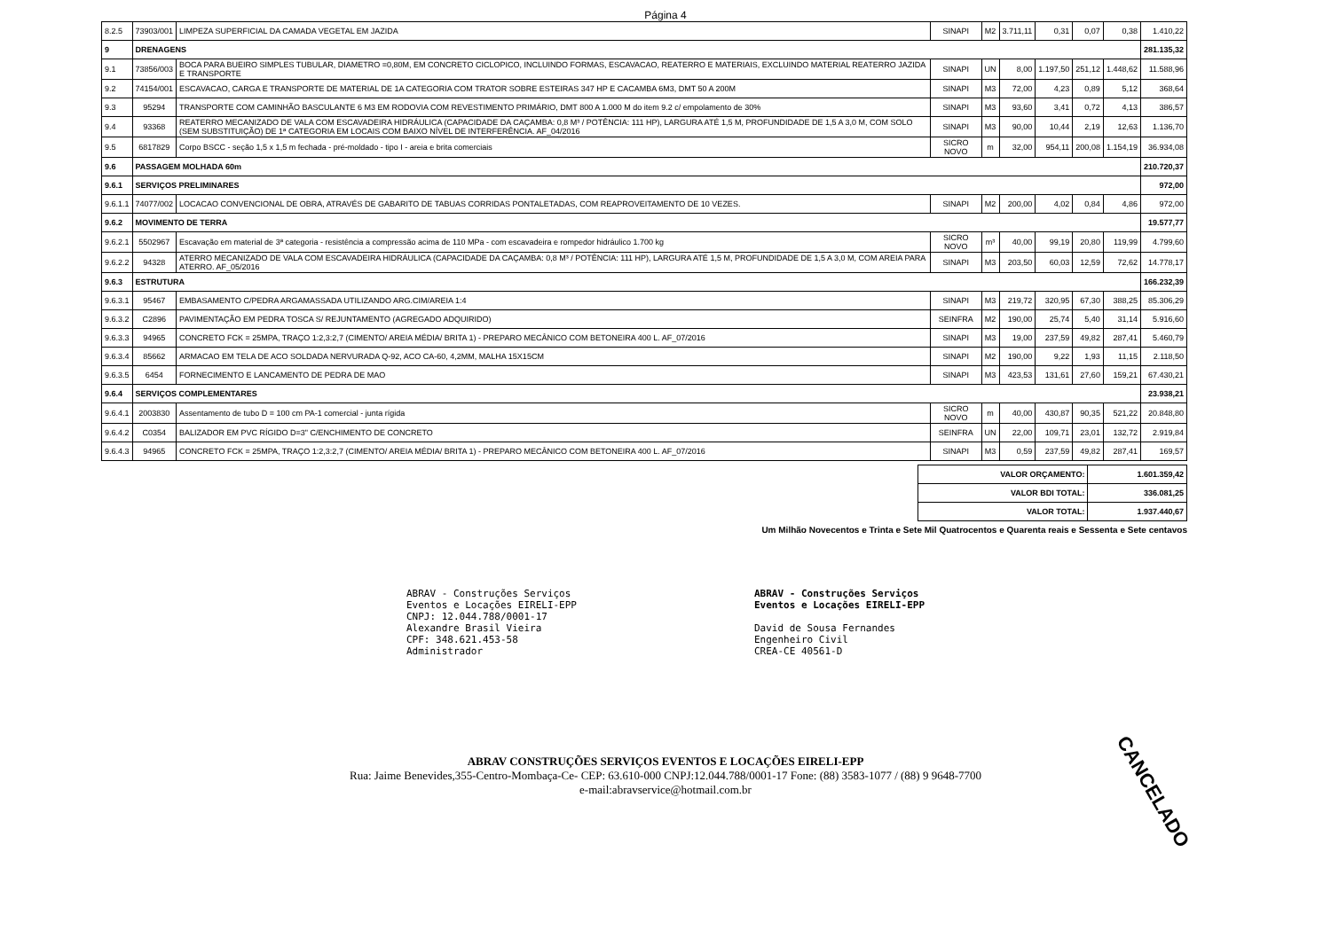Página 4
| 8.2.5 | 73903/001 | LIMPEZA SUPERFICIAL DA CAMADA VEGETAL EM JAZIDA | SINAPI | M2 | 3.711,11 | 0,31 | 0,07 | 0,38 | 1.410,22 |
| 9 | DRENAGENS | | | | | | | | 281.135,32 |
| 9.1 | 73856/003 | BOCA PARA BUEIRO SIMPLES TUBULAR, DIAMETRO =0,80M, EM CONCRETO CICLOPICO, INCLUINDO FORMAS, ESCAVACAO, REATERRO E MATERIAIS, EXCLUINDO MATERIAL REATERRO JAZIDA E TRANSPORTE | SINAPI | UN | 8,00 | 1.197,50 | 251,12 | 1.448,62 | 11.588,96 |
| 9.2 | 74154/001 | ESCAVACAO, CARGA E TRANSPORTE DE MATERIAL DE 1A CATEGORIA COM TRATOR SOBRE ESTEIRAS 347 HP E CACAMBA 6M3, DMT 50 A 200M | SINAPI | M3 | 72,00 | 4,23 | 0,89 | 5,12 | 368,64 |
| 9.3 | 95294 | TRANSPORTE COM CAMINHÃO BASCULANTE 6 M3 EM RODOVIA COM REVESTIMENTO PRIMÁRIO, DMT 800 A 1.000 M do item 9.2 c/ empolamento de 30% | SINAPI | M3 | 93,60 | 3,41 | 0,72 | 4,13 | 386,57 |
| 9.4 | 93368 | REATERRO MECANIZADO DE VALA COM ESCAVADEIRA HIDRÁULICA (CAPACIDADE DA CAÇAMBA: 0,8 M³ / POTÊNCIA: 111 HP), LARGURA ATÉ 1,5 M, PROFUNDIDADE DE 1,5 A 3,0 M, COM SOLO (SEM SUBSTITUIÇÃO) DE 1ª CATEGORIA EM LOCAIS COM BAIXO NÍVEL DE INTERFERÊNCIA. AF_04/2016 | SINAPI | M3 | 90,00 | 10,44 | 2,19 | 12,63 | 1.136,70 |
| 9.5 | 6817829 | Corpo BSCC - seção 1,5 x 1,5 m fechada - pré-moldado - tipo I - areia e brita comerciais | SICRO NOVO | m | 32,00 | 954,11 | 200,08 | 1.154,19 | 36.934,08 |
| 9.6 | PASSAGEM MOLHADA 60m | | | | | | | | 210.720,37 |
| 9.6.1 | SERVIÇOS PRELIMINARES | | | | | | | | 972,00 |
| 9.6.1.1 | 74077/002 | LOCACAO CONVENCIONAL DE OBRA, ATRAVÉS DE GABARITO DE TABUAS CORRIDAS PONTALETADAS, COM REAPROVEITAMENTO DE 10 VEZES. | SINAPI | M2 | 200,00 | 4,02 | 0,84 | 4,86 | 972,00 |
| 9.6.2 | MOVIMENTO DE TERRA | | | | | | | | 19.577,77 |
| 9.6.2.1 | 5502967 | Escavação em material de 3ª categoria - resistência a compressão acima de 110 MPa - com escavadeira e rompedor hidráulico 1.700 kg | SICRO NOVO | m³ | 40,00 | 99,19 | 20,80 | 119,99 | 4.799,60 |
| 9.6.2.2 | 94328 | ATERRO MECANIZADO DE VALA COM ESCAVADEIRA HIDRÁULICA (CAPACIDADE DA CAÇAMBA: 0,8 M³ / POTÊNCIA: 111 HP), LARGURA ATÉ 1,5 M, PROFUNDIDADE DE 1,5 A 3,0 M, COM AREIA PARA ATERRO. AF_05/2016 | SINAPI | M3 | 203,50 | 60,03 | 12,59 | 72,62 | 14.778,17 |
| 9.6.3 | ESTRUTURA | | | | | | | | 166.232,39 |
| 9.6.3.1 | 95467 | EMBASAMENTO C/PEDRA ARGAMASSADA UTILIZANDO ARG.CIM/AREIA 1:4 | SINAPI | M3 | 219,72 | 320,95 | 67,30 | 388,25 | 85.306,29 |
| 9.6.3.2 | C2896 | PAVIMENTAÇÃO EM PEDRA TOSCA S/ REJUNTAMENTO (AGREGADO ADQUIRIDO) | SEINFRA | M2 | 190,00 | 25,74 | 5,40 | 31,14 | 5.916,60 |
| 9.6.3.3 | 94965 | CONCRETO FCK = 25MPA, TRAÇO 1:2,3:2,7 (CIMENTO/ AREIA MÉDIA/ BRITA 1) - PREPARO MECÂNICO COM BETONEIRA 400 L. AF_07/2016 | SINAPI | M3 | 19,00 | 237,59 | 49,82 | 287,41 | 5.460,79 |
| 9.6.3.4 | 85662 | ARMACAO EM TELA DE ACO SOLDADA NERVURADA Q-92, ACO CA-60, 4,2MM, MALHA 15X15CM | SINAPI | M2 | 190,00 | 9,22 | 1,93 | 11,15 | 2.118,50 |
| 9.6.3.5 | 6454 | FORNECIMENTO E LANCAMENTO DE PEDRA DE MAO | SINAPI | M3 | 423,53 | 131,61 | 27,60 | 159,21 | 67.430,21 |
| 9.6.4 | SERVIÇOS COMPLEMENTARES | | | | | | | | 23.938,21 |
| 9.6.4.1 | 2003830 | Assentamento de tubo D = 100 cm PA-1 comercial - junta rígida | SICRO NOVO | m | 40,00 | 430,87 | 90,35 | 521,22 | 20.848,80 |
| 9.6.4.2 | C0354 | BALIZADOR EM PVC RÍGIDO D=3" C/ENCHIMENTO DE CONCRETO | SEINFRA | UN | 22,00 | 109,71 | 23,01 | 132,72 | 2.919,84 |
| 9.6.4.3 | 94965 | CONCRETO FCK = 25MPA, TRAÇO 1:2,3:2,7 (CIMENTO/ AREIA MÉDIA/ BRITA 1) - PREPARO MECÂNICO COM BETONEIRA 400 L. AF_07/2016 | SINAPI | M3 | 0,59 | 237,59 | 49,82 | 287,41 | 169,57 |
| VALOR ORÇAMENTO: | 1.601.359,42 |
| VALOR BDI TOTAL: | 336.081,25 |
| VALOR TOTAL: | 1.937.440,67 |
Um Milhão Novecentos e Trinta e Sete Mil Quatrocentos e Quarenta reais e Sessenta e Sete centavos
ABRAV - Construções Serviços
Eventos e Locações EIRELI-EPP
CNPJ: 12.044.788/0001-17
Alexandre Brasil Vieira
CPF: 348.621.453-58
Administrador
ABRAV - Construções Serviços
Eventos e Locações EIRELI-EPP
David de Sousa Fernandes
Engenheiro Civil
CREA-CE 40561-D
CANCELADO
ABRAV CONSTRUÇÕES SERVIÇOS EVENTOS E LOCAÇÕES EIRELI-EPP
Rua: Jaime Benevides,355-Centro-Mombaça-Ce- CEP: 63.610-000 CNPJ:12.044.788/0001-17 Fone: (88) 3583-1077 / (88) 9 9648-7700
e-mail:abravservice@hotmail.com.br